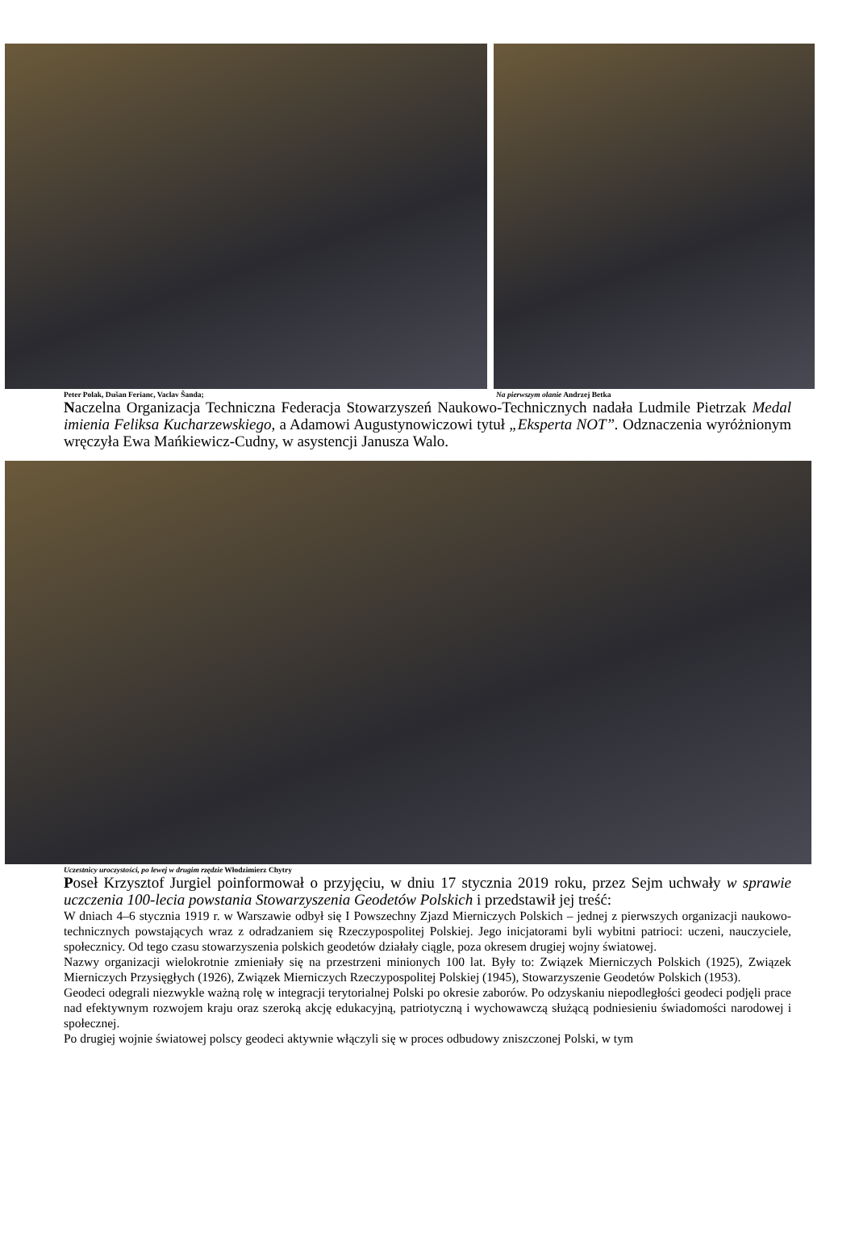Peter Polak, Dušan Ferianc, Vaclav Šanda; Na pierwszym olanie Andrzej Betka
Naczelna Organizacja Techniczna Federacja Stowarzyszeń Naukowo-Technicznych nadała Ludmile Pietrzak Medal imienia Feliksa Kucharzewskiego, a Adamowi Augustynowiczowi tytuł „Eksperta NOT”. Odznaczenia wyróżnionym wręczyła Ewa Mańkiewicz-Cudny, w asystencji Janusza Walo.
Uczestnicy uroczystości, po lewej w drugim rzędzie Włodzimierz Chytry
Poseł Krzysztof Jurgiel poinformował o przyjęciu, w dniu 17 stycznia 2019 roku, przez Sejm uchwały w sprawie uczczenia 100-lecia powstania Stowarzyszenia Geodetów Polskich i przedstawił jej treść:
W dniach 4–6 stycznia 1919 r. w Warszawie odbył się I Powszechny Zjazd Mierniczych Polskich – jednej z pierwszych organizacji naukowo-technicznych powstających wraz z odradzaniem się Rzeczypospolitej Polskiej. Jego inicjatorami byli wybitni patrioci: uczeni, nauczyciele, społecznicy. Od tego czasu stowarzyszenia polskich geodetów działały ciągle, poza okresem drugiej wojny światowej.
Nazwy organizacji wielokrotnie zmieniały się na przestrzeni minionych 100 lat. Były to: Związek Mierniczych Polskich (1925), Związek Mierniczych Przysięgłych (1926), Związek Mierniczych Rzeczypospolitej Polskiej (1945), Stowarzyszenie Geodetów Polskich (1953).
Geodeci odegrali niezwykle ważną rolę w integracji terytorialnej Polski po okresie zaborów. Po odzyskaniu niepodległości geodeci podjęli prace nad efektywnym rozwojem kraju oraz szeroką akcję edukacyjną, patriotyczną i wychowawczą służącą podniesieniu świadomości narodowej i społecznej.
Po drugiej wojnie światowej polscy geodeci aktywnie włączyli się w proces odbudowy zniszczonej Polski, w tym